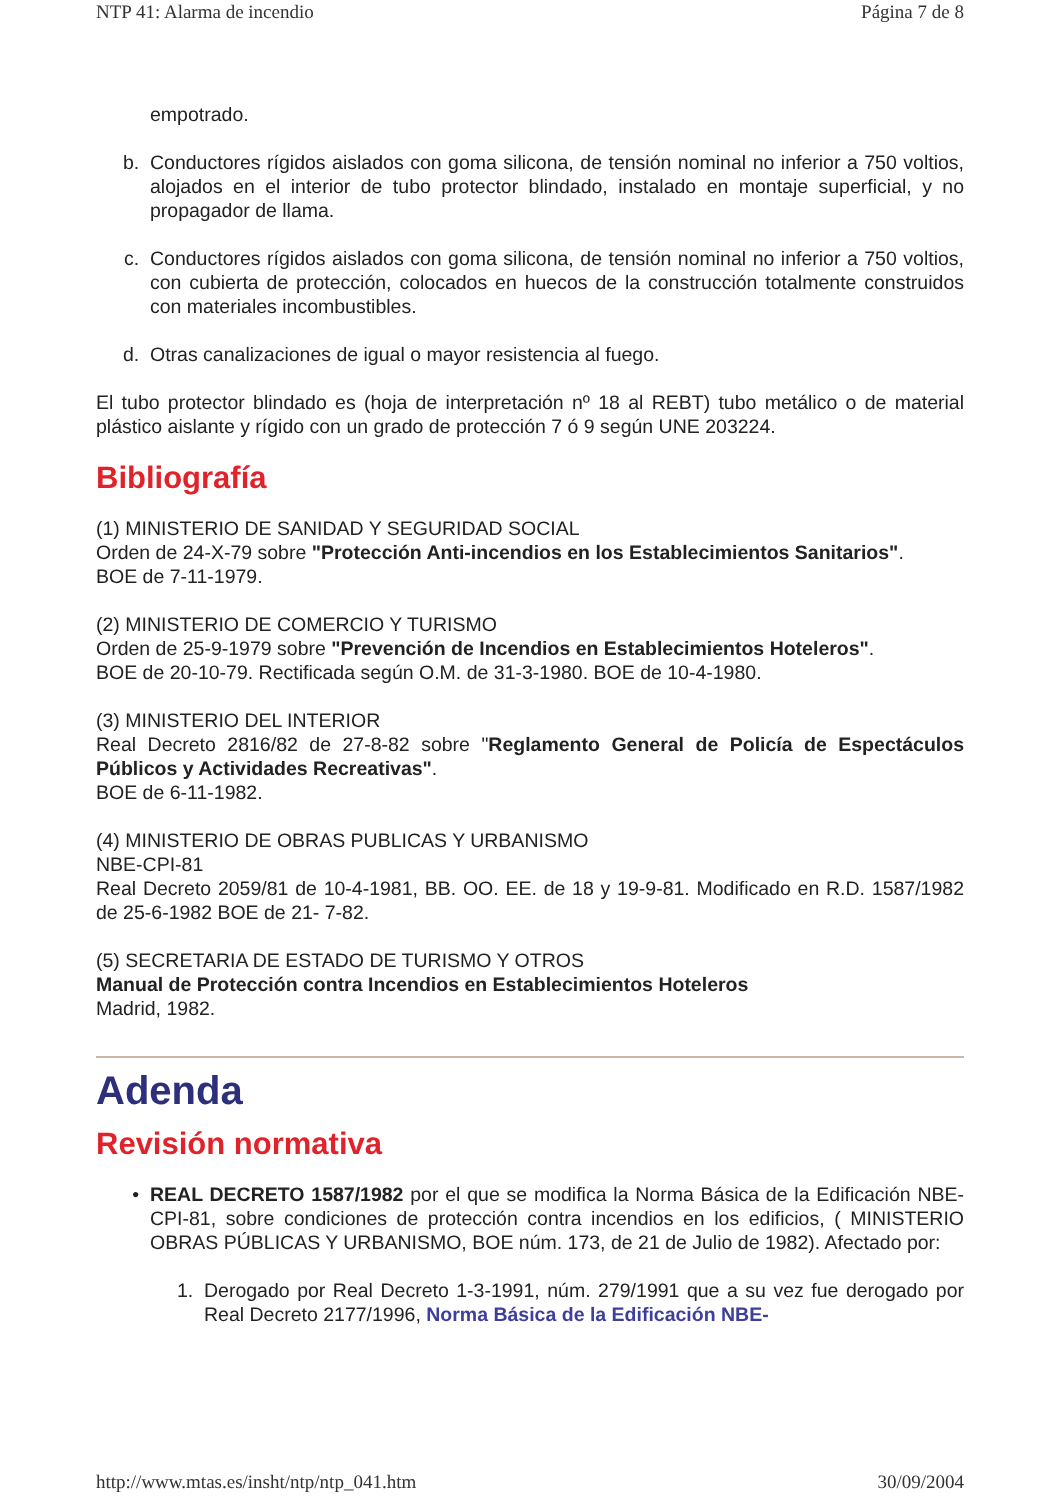NTP 41: Alarma de incendio Página 7 de 8
empotrado.
b. Conductores rígidos aislados con goma silicona, de tensión nominal no inferior a 750 voltios, alojados en el interior de tubo protector blindado, instalado en montaje superficial, y no propagador de llama.
c. Conductores rígidos aislados con goma silicona, de tensión nominal no inferior a 750 voltios, con cubierta de protección, colocados en huecos de la construcción totalmente construidos con materiales incombustibles.
d. Otras canalizaciones de igual o mayor resistencia al fuego.
El tubo protector blindado es (hoja de interpretación nº 18 al REBT) tubo metálico o de material plástico aislante y rígido con un grado de protección 7 ó 9 según UNE 203224.
Bibliografía
(1) MINISTERIO DE SANIDAD Y SEGURIDAD SOCIAL
Orden de 24-X-79 sobre "Protección Anti-incendios en los Establecimientos Sanitarios".
BOE de 7-11-1979.
(2) MINISTERIO DE COMERCIO Y TURISMO
Orden de 25-9-1979 sobre "Prevención de Incendios en Establecimientos Hoteleros".
BOE de 20-10-79. Rectificada según O.M. de 31-3-1980. BOE de 10-4-1980.
(3) MINISTERIO DEL INTERIOR
Real Decreto 2816/82 de 27-8-82 sobre "Reglamento General de Policía de Espectáculos Públicos y Actividades Recreativas".
BOE de 6-11-1982.
(4) MINISTERIO DE OBRAS PUBLICAS Y URBANISMO
NBE-CPI-81
Real Decreto 2059/81 de 10-4-1981, BB. OO. EE. de 18 y 19-9-81. Modificado en R.D. 1587/1982 de 25-6-1982 BOE de 21- 7-82.
(5) SECRETARIA DE ESTADO DE TURISMO Y OTROS
Manual de Protección contra Incendios en Establecimientos Hoteleros
Madrid, 1982.
Adenda
Revisión normativa
• REAL DECRETO 1587/1982 por el que se modifica la Norma Básica de la Edificación NBE-CPI-81, sobre condiciones de protección contra incendios en los edificios, ( MINISTERIO OBRAS PÚBLICAS Y URBANISMO, BOE núm. 173, de 21 de Julio de 1982). Afectado por:
1. Derogado por Real Decreto 1-3-1991, núm. 279/1991 que a su vez fue derogado por Real Decreto 2177/1996, Norma Básica de la Edificación NBE-
http://www.mtas.es/insht/ntp/ntp_041.htm 30/09/2004